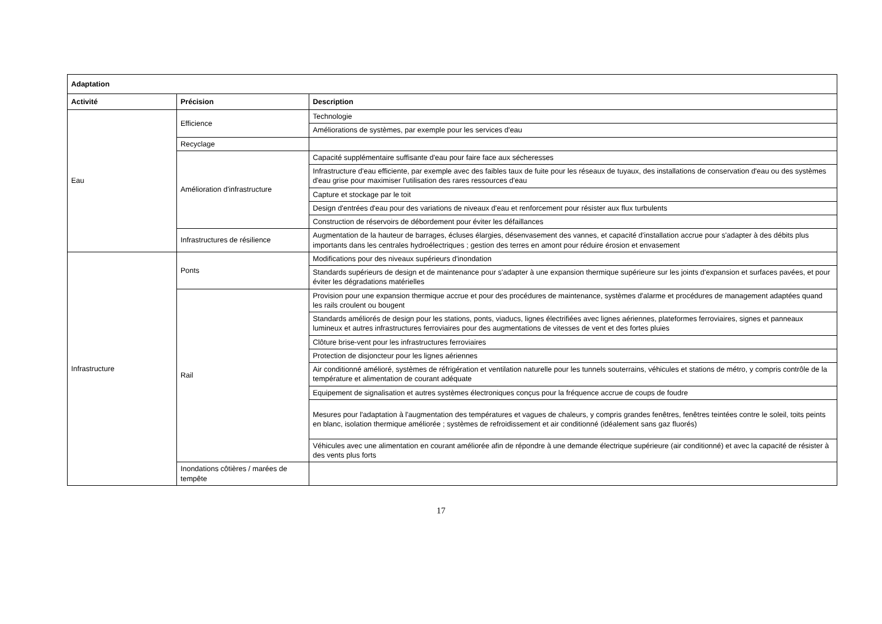| Adaptation | | |
| --- | --- | --- |
| Activité | Précision | Description |
| Eau | Efficience | Technologie |
| | | Améliorations de systèmes, par exemple pour les services d'eau |
| | Recyclage | |
| | Amélioration d'infrastructure | Capacité supplémentaire suffisante d'eau pour faire face aux sécheresses |
| | | Infrastructure d'eau efficiente, par exemple avec des faibles taux de fuite pour les réseaux de tuyaux, des installations de conservation d'eau ou des systèmes d'eau grise pour maximiser l'utilisation des rares ressources d'eau |
| | | Capture et stockage par le toit |
| | | Design d'entrées d'eau pour des variations de niveaux d'eau et renforcement pour résister aux flux turbulents |
| | | Construction de réservoirs de débordement pour éviter les défaillances |
| | Infrastructures de résilience | Augmentation de la hauteur de barrages, écluses élargies, désenvasement des vannes, et capacité d'installation accrue pour s'adapter à des débits plus importants dans les centrales hydroélectriques ; gestion des terres en amont pour réduire érosion et envasement |
| Infrastructure | Ponts | Modifications pour des niveaux supérieurs d'inondation |
| | | Standards supérieurs de design et de maintenance pour s'adapter à une expansion thermique supérieure sur les joints d'expansion et surfaces pavées, et pour éviter les dégradations matérielles |
| | Rail | Provision pour une expansion thermique accrue et pour des procédures de maintenance, systèmes d'alarme et procédures de management adaptées quand les rails croulent ou bougent |
| | | Standards améliorés de design pour les stations, ponts, viaducs, lignes électrifiées avec lignes aériennes, plateformes ferroviaires, signes et panneaux lumineux et autres infrastructures ferroviaires pour des augmentations de vitesses de vent et des fortes pluies |
| | | Clôture brise-vent pour les infrastructures ferroviaires |
| | | Protection de disjoncteur pour les lignes aériennes |
| | | Air conditionné amélioré, systèmes de réfrigération et ventilation naturelle pour les tunnels souterrains, véhicules et stations de métro, y compris contrôle de la température et alimentation de courant adéquate |
| | | Equipement de signalisation et autres systèmes électroniques conçus pour la fréquence accrue de coups de foudre |
| | | Mesures pour l'adaptation à l'augmentation des températures et vagues de chaleurs, y compris grandes fenêtres, fenêtres teintées contre le soleil, toits peints en blanc, isolation thermique améliorée ; systèmes de refroidissement et air conditionné (idéalement sans gaz fluorés) |
| | | Véhicules avec une alimentation en courant améliorée afin de répondre à une demande électrique supérieure (air conditionné) et avec la capacité de résister à des vents plus forts |
| | Inondations côtières / marées de tempête | |
17